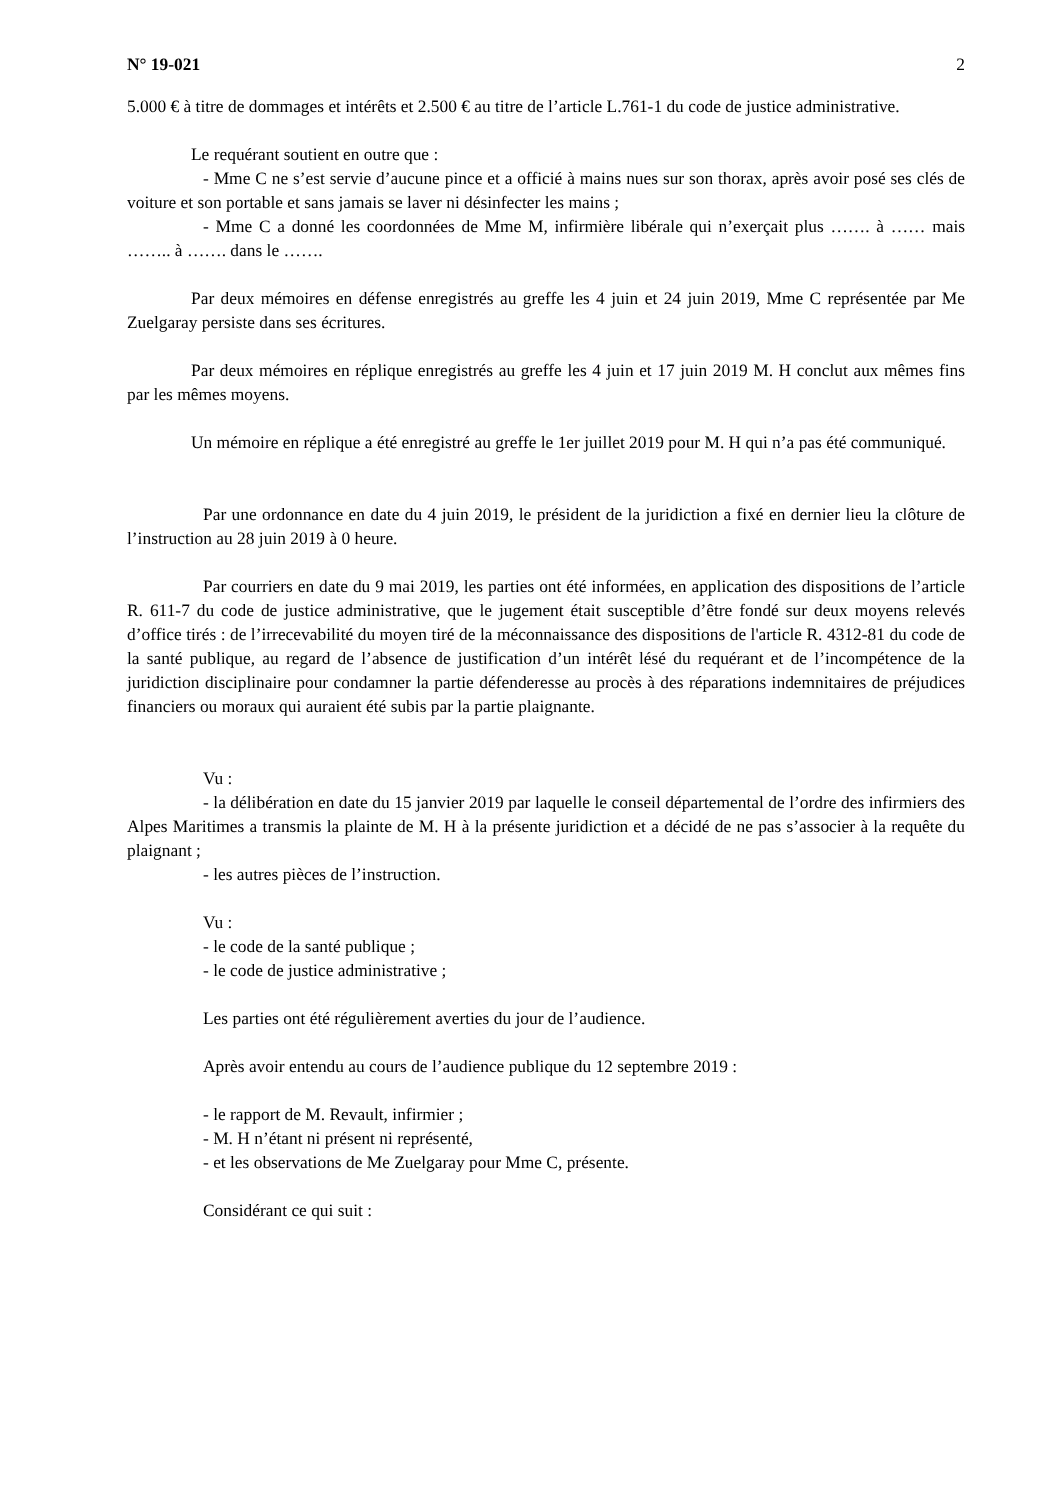N° 19-021 2
5.000 € à titre de dommages et intérêts et 2.500 € au titre de l’article L.761-1 du code de justice administrative.
Le requérant soutient en outre que :
- Mme C ne s’est servie d’aucune pince et a officié à mains nues sur son thorax, après avoir posé ses clés de voiture et son portable et sans jamais se laver ni désinfecter les mains ;
- Mme C a donné les coordonnées de Mme M, infirmière libérale qui n’exerçait plus ……. à …… mais …….. à ……. dans le …….
Par deux mémoires en défense enregistrés au greffe les 4 juin et 24 juin 2019, Mme C représentée par Me Zuelgaray persiste dans ses écritures.
Par deux mémoires en réplique enregistrés au greffe les 4 juin et 17 juin 2019 M. H conclut aux mêmes fins par les mêmes moyens.
Un mémoire en réplique a été enregistré au greffe le 1er juillet 2019 pour M. H qui n’a pas été communiqué.
Par une ordonnance en date du 4 juin 2019, le président de la juridiction a fixé en dernier lieu la clôture de l’instruction au 28 juin 2019 à 0 heure.
Par courriers en date du 9 mai 2019, les parties ont été informées, en application des dispositions de l’article R. 611-7 du code de justice administrative, que le jugement était susceptible d’être fondé sur deux moyens relevés d’office tirés : de l’irrecevabilité du moyen tiré de la méconnaissance des dispositions de l'article R. 4312-81 du code de la santé publique, au regard de l’absence de justification d’un intérêt lésé du requérant et de l’incompétence de la juridiction disciplinaire pour condamner la partie défenderesse au procès à des réparations indemnitaires de préjudices financiers ou moraux qui auraient été subis par la partie plaignante.
Vu :
- la délibération en date du 15 janvier 2019 par laquelle le conseil départemental de l’ordre des infirmiers des Alpes Maritimes a transmis la plainte de M. H à la présente juridiction et a décidé de ne pas s’associer à la requête du plaignant ;
- les autres pièces de l’instruction.
Vu :
- le code de la santé publique ;
- le code de justice administrative ;
Les parties ont été régulièrement averties du jour de l’audience.
Après avoir entendu au cours de l’audience publique du 12 septembre 2019 :
- le rapport de M. Revault, infirmier ;
- M. H n’étant ni présent ni représenté,
- et les observations de Me Zuelgaray pour Mme C, présente.
Considérant ce qui suit :